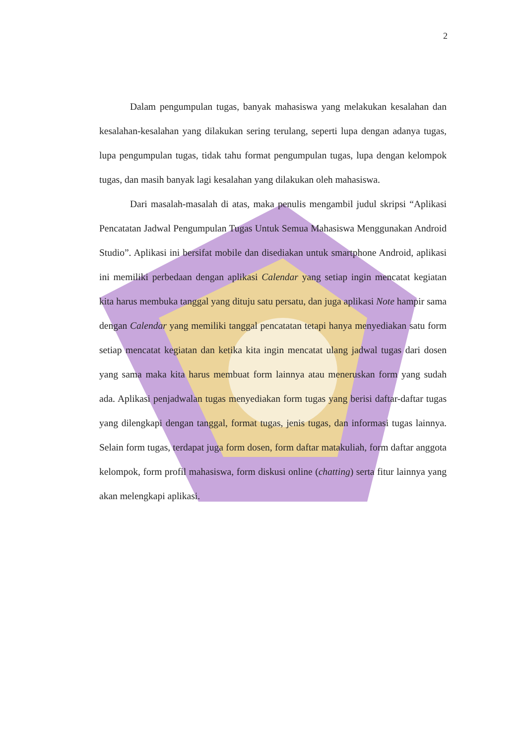2
Dalam pengumpulan tugas, banyak mahasiswa yang melakukan kesalahan dan kesalahan-kesalahan yang dilakukan sering terulang, seperti lupa dengan adanya tugas, lupa pengumpulan tugas, tidak tahu format pengumpulan tugas, lupa dengan kelompok tugas, dan masih banyak lagi kesalahan yang dilakukan oleh mahasiswa.
Dari masalah-masalah di atas, maka penulis mengambil judul skripsi “Aplikasi Pencatatan Jadwal Pengumpulan Tugas Untuk Semua Mahasiswa Menggunakan Android Studio”. Aplikasi ini bersifat mobile dan disediakan untuk smartphone Android, aplikasi ini memiliki perbedaan dengan aplikasi Calendar yang setiap ingin mencatat kegiatan kita harus membuka tanggal yang dituju satu persatu, dan juga aplikasi Note hampir sama dengan Calendar yang memiliki tanggal pencatatan tetapi hanya menyediakan satu form setiap mencatat kegiatan dan ketika kita ingin mencatat ulang jadwal tugas dari dosen yang sama maka kita harus membuat form lainnya atau meneruskan form yang sudah ada. Aplikasi penjadwalan tugas menyediakan form tugas yang berisi daftar-daftar tugas yang dilengkapi dengan tanggal, format tugas, jenis tugas, dan informasi tugas lainnya. Selain form tugas, terdapat juga form dosen, form daftar matakuliah, form daftar anggota kelompok, form profil mahasiswa, form diskusi online (chatting) serta fitur lainnya yang akan melengkapi aplikasi.